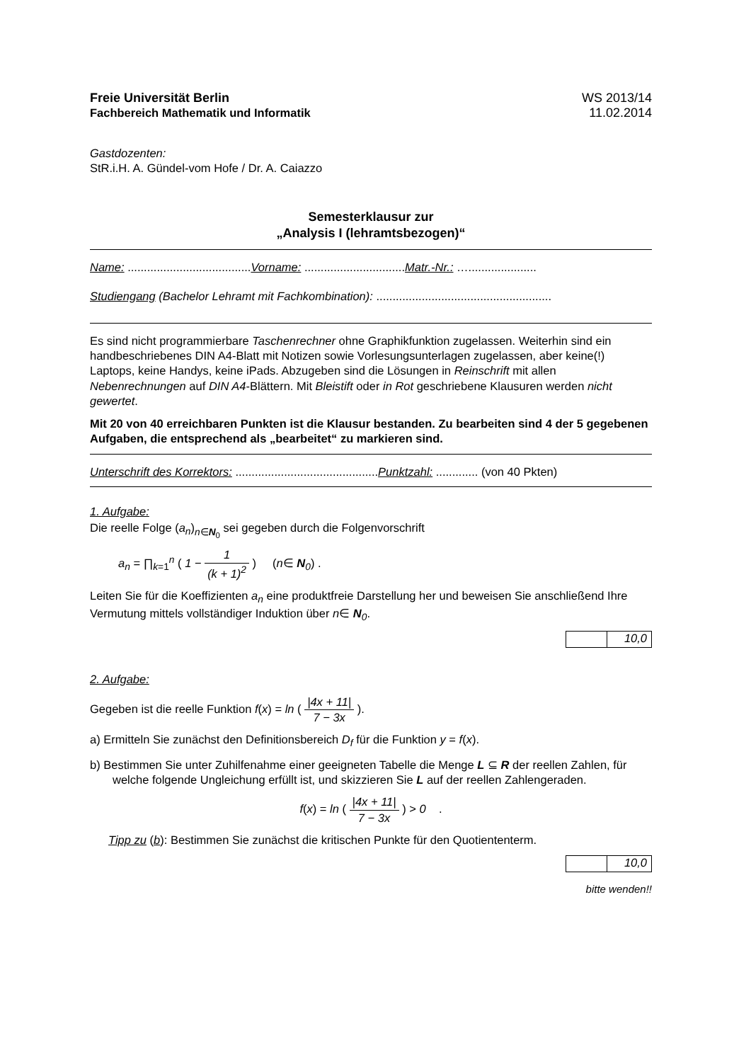Freie Universität Berlin
Fachbereich Mathematik und Informatik
WS 2013/14
11.02.2014
Gastdozenten:
StR.i.H. A. Gündel-vom Hofe / Dr. A. Caiazzo
Semesterklausur zur
„Analysis I (lehramtsbezogen)“
Name: ......................................Vorname: ...............................Matr.-Nr.: ….....................
Studiengang (Bachelor Lehramt mit Fachkombination): ......................................................
Es sind nicht programmierbare Taschenrechner ohne Graphikfunktion zugelassen. Weiterhin sind ein handbeschriebenes DIN A4-Blatt mit Notizen sowie Vorlesungsunterlagen zugelassen, aber keine(!) Laptops, keine Handys, keine iPads. Abzugeben sind die Lösungen in Reinschrift mit allen Nebenrechnungen auf DIN A4-Blättern. Mit Bleistift oder in Rot geschriebene Klausuren werden nicht gewertet.
Mit 20 von 40 erreichbaren Punkten ist die Klausur bestanden. Zu bearbeiten sind 4 der 5 gegebenen Aufgaben, die entsprechend als „bearbeitet“ zu markieren sind.
Unterschrift des Korrektors: ............................................Punktzahl: ............. (von 40 Pkten)
1. Aufgabe:
Die reelle Folge (a<sub>n</sub>)<sub>n∈N<sub>0</sub></sub> sei gegeben durch die Folgenvorschrift
a<sub>n</sub> = ∏<sub>k=1</sub><sup>n</sup> ( 1 − 1 (k + 1)<sup>2</sup> ) (n∈ N<sub>0</sub>) .
Leiten Sie für die Koeffizienten a<sub>n</sub> eine produktfreie Darstellung her und beweisen Sie anschließend Ihre Vermutung mittels vollständiger Induktion über n∈ N<sub>0</sub>.
10,0
2. Aufgabe:
Gegeben ist die reelle Funktion f(x) = ln ( |4x + 11| 7 − 3x ).
a) Ermitteln Sie zunächst den Definitionsbereich D<sub>f</sub> für die Funktion y = f(x).
b) Bestimmen Sie unter Zuhilfenahme einer geeigneten Tabelle die Menge L ⊆ R der reellen Zahlen, für welche folgende Ungleichung erfüllt ist, und skizzieren Sie L auf der reellen Zahlengeraden.
f(x) = ln ( |4x + 11| 7 − 3x ) > 0 .
Tipp zu (b): Bestimmen Sie zunächst die kritischen Punkte für den Quotiententerm.
10,0
bitte wenden!!